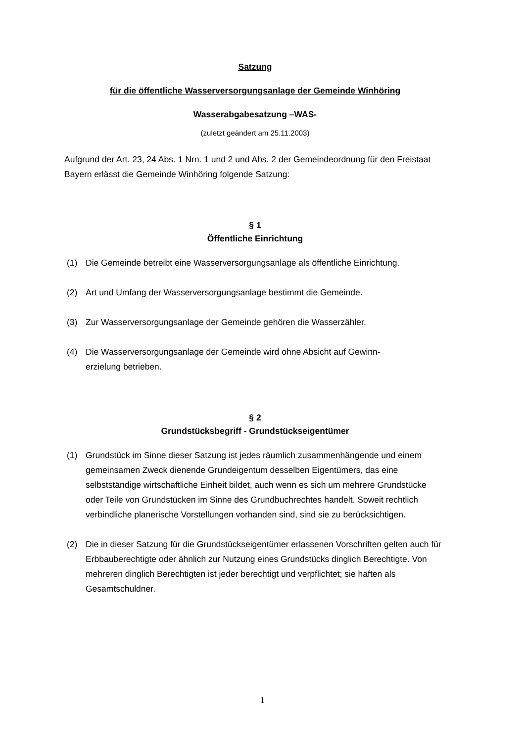Satzung
für die öffentliche Wasserversorgungsanlage der Gemeinde Winhöring
Wasserabgabesatzung –WAS-
(zuletzt geändert am 25.11.2003)
Aufgrund der Art. 23, 24 Abs. 1 Nrn. 1 und 2 und Abs. 2 der Gemeindeordnung für den Freistaat Bayern erlässt die Gemeinde Winhöring folgende Satzung:
§ 1
Öffentliche Einrichtung
(1) Die Gemeinde betreibt eine Wasserversorgungsanlage als öffentliche Einrichtung.
(2) Art und Umfang der Wasserversorgungsanlage bestimmt die Gemeinde.
(3) Zur Wasserversorgungsanlage der Gemeinde gehören die Wasserzähler.
(4) Die Wasserversorgungsanlage der Gemeinde wird ohne Absicht auf Gewinn-
erzielung betrieben.
§ 2
Grundstücksbegriff - Grundstückseigentümer
(1) Grundstück im Sinne dieser Satzung ist jedes räumlich zusammenhängende und einem gemeinsamen Zweck dienende Grundeigentum desselben Eigentümers, das eine selbstständige wirtschaftliche Einheit bildet, auch wenn es sich um mehrere Grundstücke oder Teile von Grundstücken im Sinne des Grundbuchrechtes handelt. Soweit rechtlich verbindliche planerische Vorstellungen vorhanden sind, sind sie zu berücksichtigen.
(2) Die in dieser Satzung für die Grundstückseigentümer erlassenen Vorschriften gelten auch für Erbbauberechtigte oder ähnlich zur Nutzung eines Grundstücks dinglich Berechtigte. Von mehreren dinglich Berechtigten ist jeder berechtigt und verpflichtet; sie haften als Gesamtschuldner.
1